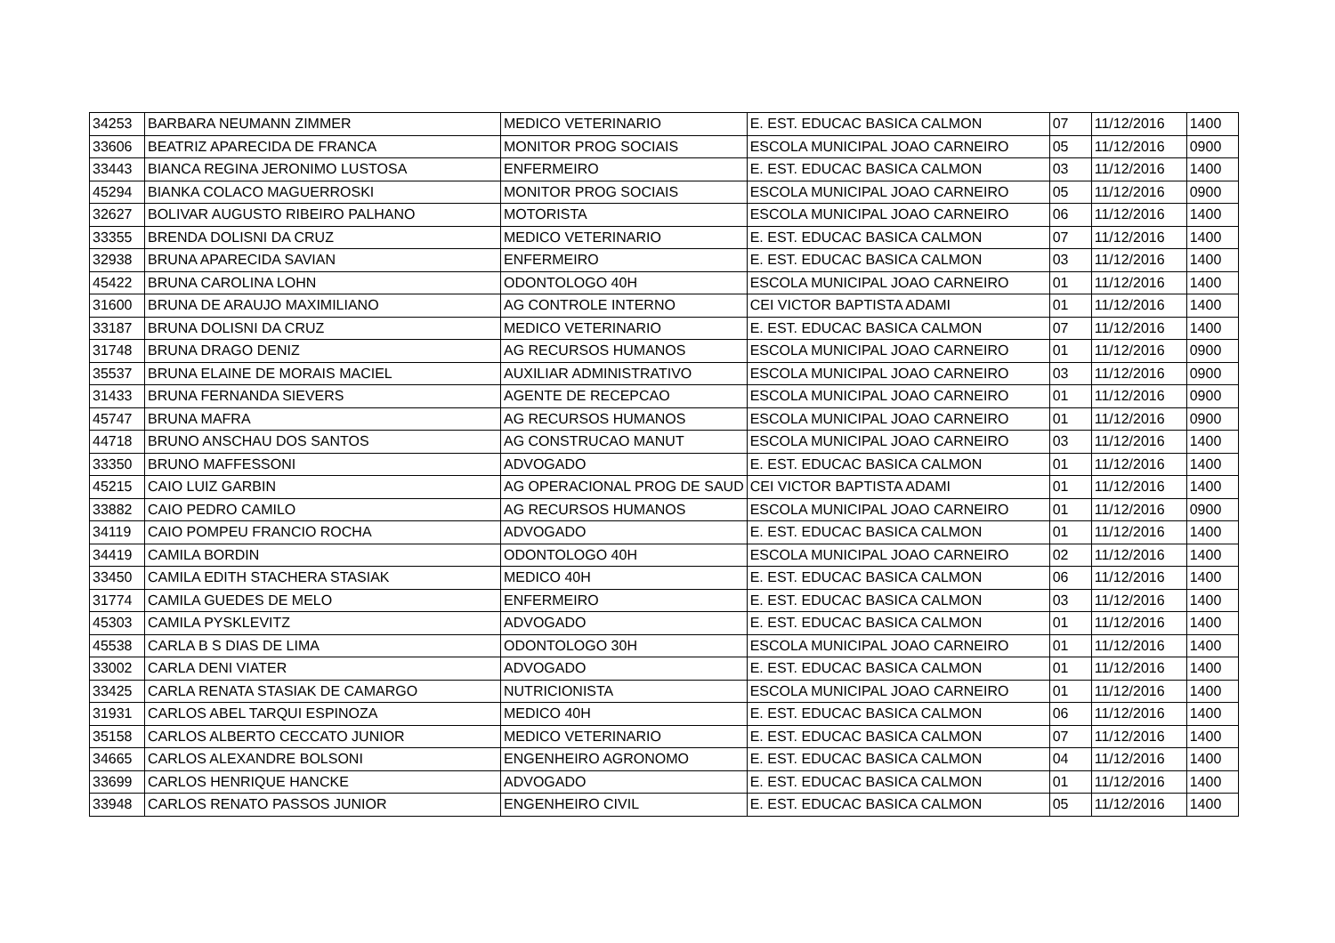| 34253 | BARBARA NEUMANN ZIMMER | MEDICO VETERINARIO | E. EST. EDUCAC BASICA CALMON | 07 | 11/12/2016 | 1400 |
| 33606 | BEATRIZ APARECIDA DE FRANCA | MONITOR PROG SOCIAIS | ESCOLA MUNICIPAL JOAO CARNEIRO | 05 | 11/12/2016 | 0900 |
| 33443 | BIANCA REGINA JERONIMO LUSTOSA | ENFERMEIRO | E. EST. EDUCAC BASICA CALMON | 03 | 11/12/2016 | 1400 |
| 45294 | BIANKA COLACO MAGUERROSKI | MONITOR PROG SOCIAIS | ESCOLA MUNICIPAL JOAO CARNEIRO | 05 | 11/12/2016 | 0900 |
| 32627 | BOLIVAR AUGUSTO RIBEIRO PALHANO | MOTORISTA | ESCOLA MUNICIPAL JOAO CARNEIRO | 06 | 11/12/2016 | 1400 |
| 33355 | BRENDA DOLISNI DA CRUZ | MEDICO VETERINARIO | E. EST. EDUCAC BASICA CALMON | 07 | 11/12/2016 | 1400 |
| 32938 | BRUNA APARECIDA SAVIAN | ENFERMEIRO | E. EST. EDUCAC BASICA CALMON | 03 | 11/12/2016 | 1400 |
| 45422 | BRUNA CAROLINA LOHN | ODONTOLOGO 40H | ESCOLA MUNICIPAL JOAO CARNEIRO | 01 | 11/12/2016 | 1400 |
| 31600 | BRUNA DE ARAUJO MAXIMILIANO | AG CONTROLE INTERNO | CEI VICTOR BAPTISTA ADAMI | 01 | 11/12/2016 | 1400 |
| 33187 | BRUNA DOLISNI DA CRUZ | MEDICO VETERINARIO | E. EST. EDUCAC BASICA CALMON | 07 | 11/12/2016 | 1400 |
| 31748 | BRUNA DRAGO DENIZ | AG RECURSOS HUMANOS | ESCOLA MUNICIPAL JOAO CARNEIRO | 01 | 11/12/2016 | 0900 |
| 35537 | BRUNA ELAINE DE MORAIS MACIEL | AUXILIAR ADMINISTRATIVO | ESCOLA MUNICIPAL JOAO CARNEIRO | 03 | 11/12/2016 | 0900 |
| 31433 | BRUNA FERNANDA SIEVERS | AGENTE DE RECEPCAO | ESCOLA MUNICIPAL JOAO CARNEIRO | 01 | 11/12/2016 | 0900 |
| 45747 | BRUNA MAFRA | AG RECURSOS HUMANOS | ESCOLA MUNICIPAL JOAO CARNEIRO | 01 | 11/12/2016 | 0900 |
| 44718 | BRUNO ANSCHAU DOS SANTOS | AG CONSTRUCAO MANUT | ESCOLA MUNICIPAL JOAO CARNEIRO | 03 | 11/12/2016 | 1400 |
| 33350 | BRUNO MAFFESSONI | ADVOGADO | E. EST. EDUCAC BASICA CALMON | 01 | 11/12/2016 | 1400 |
| 45215 | CAIO LUIZ GARBIN | AG OPERACIONAL PROG DE SAUD | CEI VICTOR BAPTISTA ADAMI | 01 | 11/12/2016 | 1400 |
| 33882 | CAIO PEDRO CAMILO | AG RECURSOS HUMANOS | ESCOLA MUNICIPAL JOAO CARNEIRO | 01 | 11/12/2016 | 0900 |
| 34119 | CAIO POMPEU FRANCIO ROCHA | ADVOGADO | E. EST. EDUCAC BASICA CALMON | 01 | 11/12/2016 | 1400 |
| 34419 | CAMILA BORDIN | ODONTOLOGO 40H | ESCOLA MUNICIPAL JOAO CARNEIRO | 02 | 11/12/2016 | 1400 |
| 33450 | CAMILA EDITH STACHERA STASIAK | MEDICO 40H | E. EST. EDUCAC BASICA CALMON | 06 | 11/12/2016 | 1400 |
| 31774 | CAMILA GUEDES DE MELO | ENFERMEIRO | E. EST. EDUCAC BASICA CALMON | 03 | 11/12/2016 | 1400 |
| 45303 | CAMILA PYSKLEVITZ | ADVOGADO | E. EST. EDUCAC BASICA CALMON | 01 | 11/12/2016 | 1400 |
| 45538 | CARLA B S DIAS DE LIMA | ODONTOLOGO 30H | ESCOLA MUNICIPAL JOAO CARNEIRO | 01 | 11/12/2016 | 1400 |
| 33002 | CARLA DENI VIATER | ADVOGADO | E. EST. EDUCAC BASICA CALMON | 01 | 11/12/2016 | 1400 |
| 33425 | CARLA RENATA STASIAK DE CAMARGO | NUTRICIONISTA | ESCOLA MUNICIPAL JOAO CARNEIRO | 01 | 11/12/2016 | 1400 |
| 31931 | CARLOS ABEL TARQUI ESPINOZA | MEDICO 40H | E. EST. EDUCAC BASICA CALMON | 06 | 11/12/2016 | 1400 |
| 35158 | CARLOS ALBERTO CECCATO JUNIOR | MEDICO VETERINARIO | E. EST. EDUCAC BASICA CALMON | 07 | 11/12/2016 | 1400 |
| 34665 | CARLOS ALEXANDRE BOLSONI | ENGENHEIRO AGRONOMO | E. EST. EDUCAC BASICA CALMON | 04 | 11/12/2016 | 1400 |
| 33699 | CARLOS HENRIQUE HANCKE | ADVOGADO | E. EST. EDUCAC BASICA CALMON | 01 | 11/12/2016 | 1400 |
| 33948 | CARLOS RENATO PASSOS JUNIOR | ENGENHEIRO CIVIL | E. EST. EDUCAC BASICA CALMON | 05 | 11/12/2016 | 1400 |